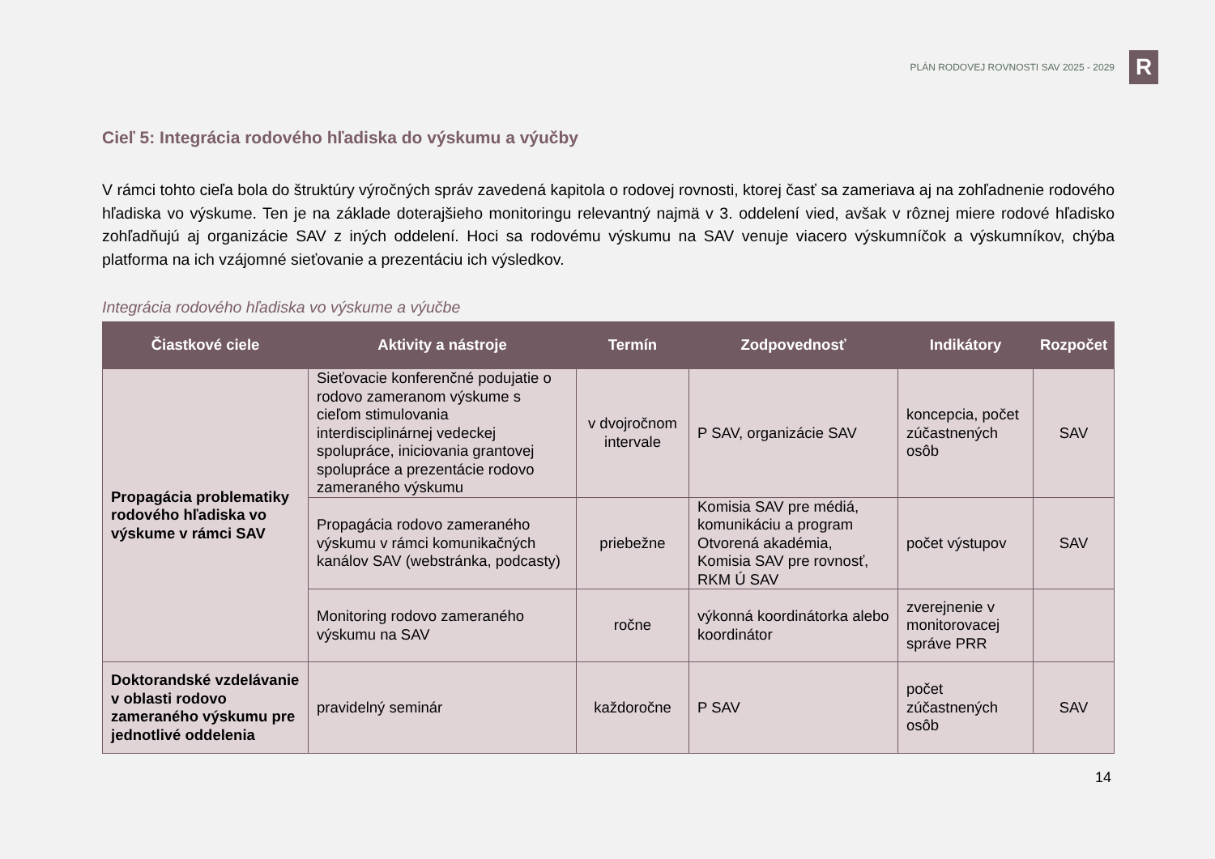PLÁN RODOVEJ ROVNOSTI SAV 2025 - 2029
R
Cieľ 5: Integrácia rodového hľadiska do výskumu a výučby
V rámci tohto cieľa bola do štruktúry výročných správ zavedená kapitola o rodovej rovnosti, ktorej časť sa zameriava aj na zohľadnenie rodového hľadiska vo výskume. Ten je na základe doterajšieho monitoringu relevantný najmä v 3. oddelení vied, avšak v rôznej miere rodové hľadisko zohľadňujú aj organizácie SAV z iných oddelení. Hoci sa rodovému výskumu na SAV venuje viacero výskumníčok a výskumníkov, chýba platforma na ich vzájomné sieťovanie a prezentáciu ich výsledkov.
Integrácia rodového hľadiska vo výskume a výučbe
| Čiastkové ciele | Aktivity a nástroje | Termín | Zodpovednosť | Indikátory | Rozpočet |
| --- | --- | --- | --- | --- | --- |
| Propagácia problematiky rodového hľadiska vo výskume v rámci SAV | Sieťovacie konferenčné podujatie o rodovo zameranom výskume s cieľom stimulovania interdisciplinárnej vedeckej spolupráce, iniciovania grantovej spolupráce a prezentácie rodovo zameraného výskumu | v dvojročnom intervale | P SAV, organizácie SAV | koncepcia, počet zúčastnených osôb | SAV |
| | Propagácia rodovo zameraného výskumu v rámci komunikačných kanálov SAV (webstránka, podcasty) | priebežne | Komisia SAV pre médiá, komunikáciu a program Otvorená akadémia, Komisia SAV pre rovnosť, RKM Ú SAV | počet výstupov | SAV |
| | Monitoring rodovo zameraného výskumu na SAV | ročne | výkonná koordinátorka alebo koordinátor | zverejnenie v monitorovacej správe PRR | |
| Doktorandské vzdelávanie v oblasti rodovo zameraného výskumu pre jednotlivé oddelenia | pravidelný seminár | každoročne | P SAV | počet zúčastnených osôb | SAV |
14